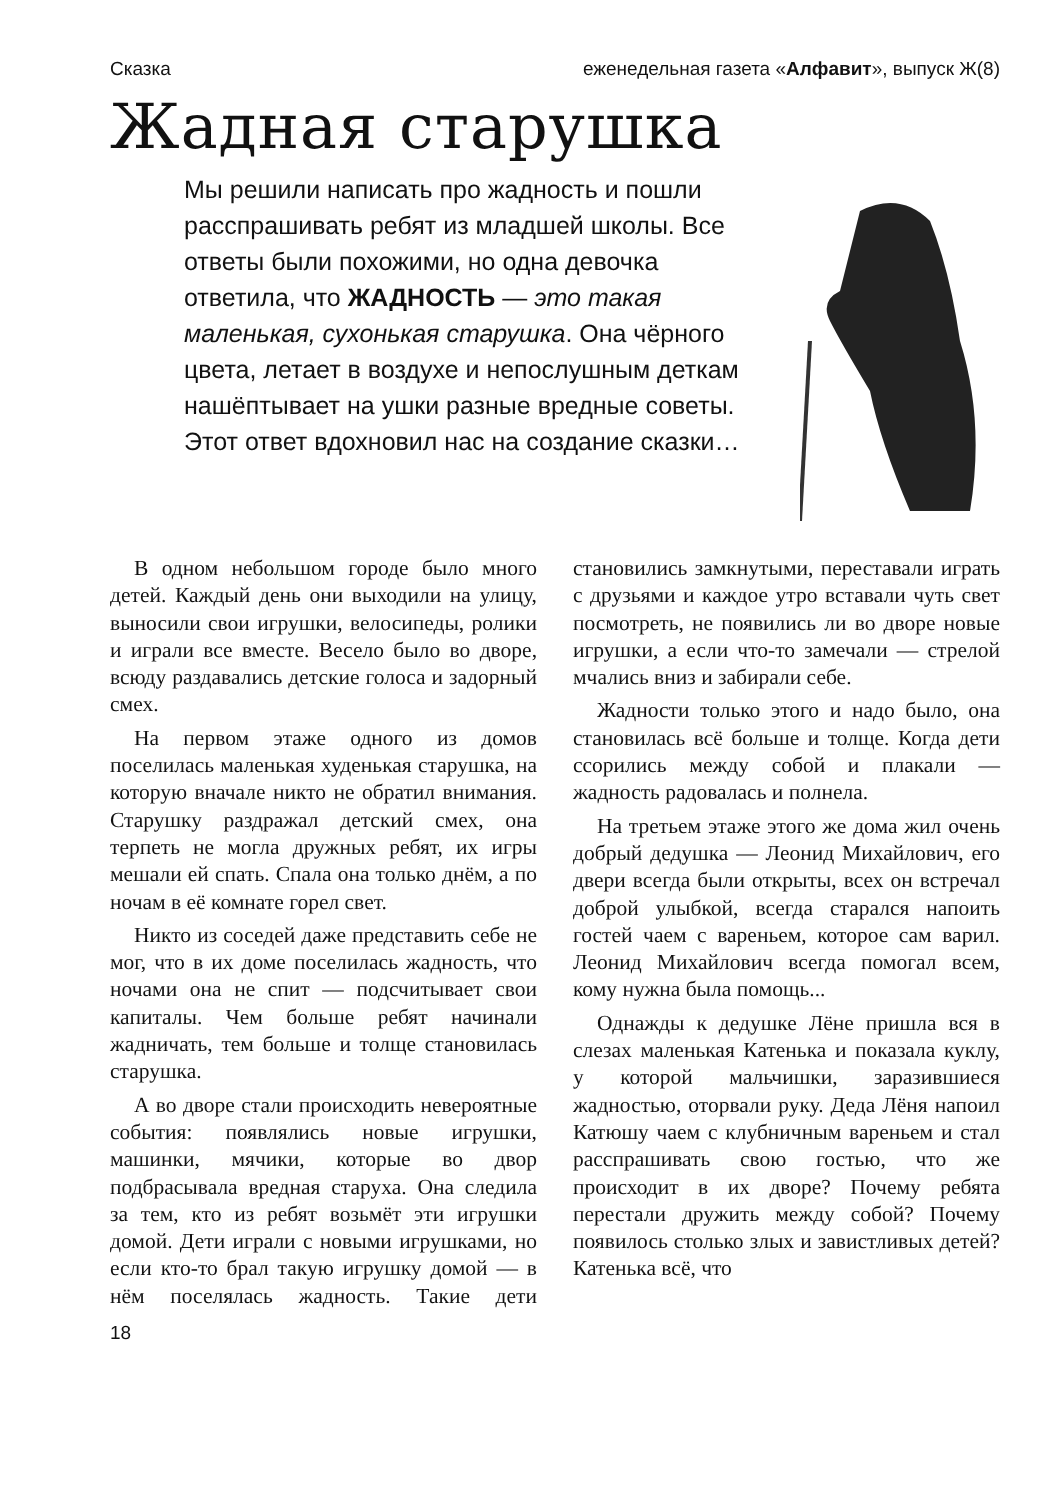Сказка еженедельная газета «Алфавит», выпуск Ж(8)
Жадная старушка
Мы решили написать про жадность и пошли расспрашивать ребят из младшей школы. Все ответы были похожими, но одна девочка ответила, что ЖАДНОСТЬ — это такая маленькая, сухонькая старушка. Она чёрного цвета, летает в воздухе и непослушным деткам нашёптывает на ушки разные вредные советы. Этот ответ вдохновил нас на создание сказки…
В одном небольшом городе было много детей. Каждый день они выходили на улицу, выносили свои игрушки, велосипеды, ролики и играли все вместе. Весело было во дворе, всюду раздавались детские голоса и задорный смех.
На первом этаже одного из домов поселилась маленькая худенькая старушка, на которую вначале никто не обратил внимания. Старушку раздражал детский смех, она терпеть не могла дружных ребят, их игры мешали ей спать. Спала она только днём, а по ночам в её комнате горел свет.
Никто из соседей даже представить себе не мог, что в их доме поселилась жадность, что ночами она не спит — подсчитывает свои капиталы. Чем больше ребят начинали жадничать, тем больше и толще становилась старушка.
А во дворе стали происходить невероятные события: появлялись новые игрушки, машинки, мячики, которые во двор подбрасывала вредная старуха. Она следила за тем, кто из ребят возьмёт эти игрушки домой. Дети играли с новыми игрушками, но если кто-то брал такую игрушку домой — в нём поселялась жадность. Такие дети становились замкнутыми, переставали играть с друзьями и каждое утро вставали чуть свет посмотреть, не появились ли во дворе новые игрушки, а если что-то замечали — стрелой мчались вниз и забирали себе.
Жадности только этого и надо было, она становилась всё больше и толще. Когда дети ссорились между собой и плакали — жадность радовалась и полнела.
На третьем этаже этого же дома жил очень добрый дедушка — Леонид Михайлович, его двери всегда были открыты, всех он встречал доброй улыбкой, всегда старался напоить гостей чаем с вареньем, которое сам варил. Леонид Михайлович всегда помогал всем, кому нужна была помощь...
Однажды к дедушке Лёне пришла вся в слезах маленькая Катенька и показала куклу, у которой мальчишки, заразившиеся жадностью, оторвали руку. Деда Лёня напоил Катюшу чаем с клубничным вареньем и стал расспрашивать свою гостью, что же происходит в их дворе? Почему ребята перестали дружить между собой? Почему появилось столько злых и завистливых детей? Катенька всё, что
18